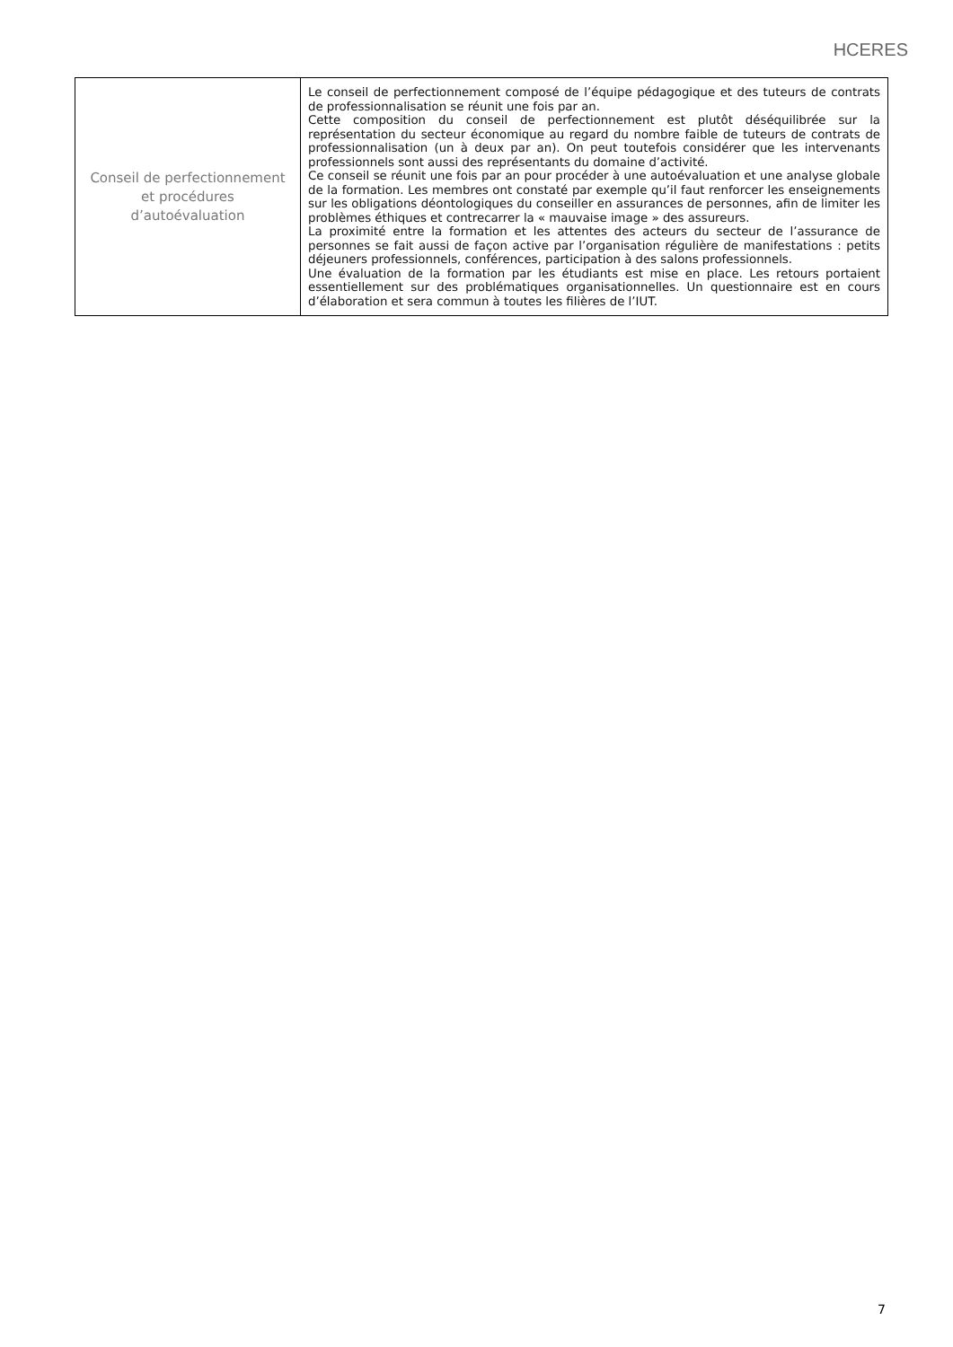HCERES
| Conseil de perfectionnement et procédures d’autoévaluation | Le conseil de perfectionnement composé de l’équipe pédagogique et des tuteurs de contrats de professionnalisation se réunit une fois par an. Cette composition du conseil de perfectionnement est plutôt déséquilibrée sur la représentation du secteur économique au regard du nombre faible de tuteurs de contrats de professionnalisation (un à deux par an). On peut toutefois considérer que les intervenants professionnels sont aussi des représentants du domaine d’activité. Ce conseil se réunit une fois par an pour procéder à une autoévaluation et une analyse globale de la formation. Les membres ont constaté par exemple qu’il faut renforcer les enseignements sur les obligations déontologiques du conseiller en assurances de personnes, afin de limiter les problèmes éthiques et contrecarrer la « mauvaise image » des assureurs. La proximité entre la formation et les attentes des acteurs du secteur de l’assurance de personnes se fait aussi de façon active par l’organisation régulière de manifestations : petits déjeuners professionnels, conférences, participation à des salons professionnels. Une évaluation de la formation par les étudiants est mise en place. Les retours portaient essentiellement sur des problématiques organisationnelles. Un questionnaire est en cours d’élaboration et sera commun à toutes les filières de l’IUT. |
7